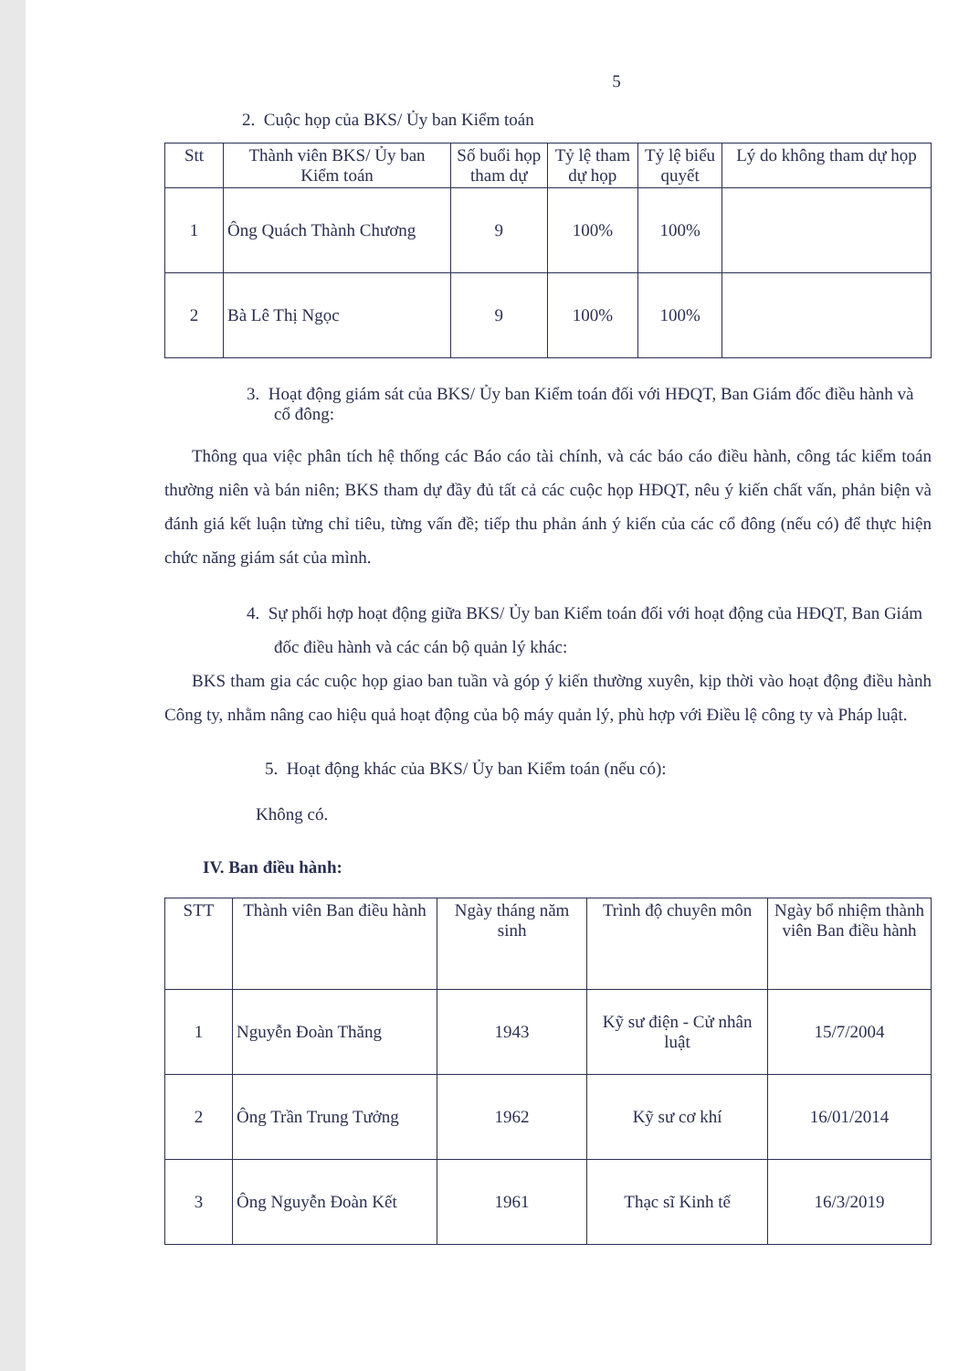5
2. Cuộc họp của BKS/ Ủy ban Kiểm toán
| Stt | Thành viên BKS/ Ủy ban Kiểm toán | Số buổi họp tham dự | Tỷ lệ tham dự họp | Tỷ lệ biểu quyết | Lý do không tham dự họp |
| --- | --- | --- | --- | --- | --- |
| 1 | Ông Quách Thành Chương | 9 | 100% | 100% | |
| 2 | Bà Lê Thị Ngọc | 9 | 100% | 100% | |
3. Hoạt động giám sát của BKS/ Ủy ban Kiểm toán đối với HĐQT, Ban Giám đốc điều hành và cổ đông:
Thông qua việc phân tích hệ thống các Báo cáo tài chính, và các báo cáo điều hành, công tác kiểm toán thường niên và bán niên; BKS tham dự đầy đủ tất cả các cuộc họp HĐQT, nêu ý kiến chất vấn, phản biện và đánh giá kết luận từng chỉ tiêu, từng vấn đề; tiếp thu phản ánh ý kiến của các cổ đông (nếu có) để thực hiện chức năng giám sát của mình.
4. Sự phối hợp hoạt động giữa BKS/ Ủy ban Kiểm toán đối với hoạt động của HĐQT, Ban Giám đốc điều hành và các cán bộ quản lý khác:
BKS tham gia các cuộc họp giao ban tuần và góp ý kiến thường xuyên, kịp thời vào hoạt động điều hành Công ty, nhằm nâng cao hiệu quả hoạt động của bộ máy quản lý, phù hợp với Điều lệ công ty và Pháp luật.
5. Hoạt động khác của BKS/ Ủy ban Kiểm toán (nếu có):
Không có.
IV. Ban điều hành:
| STT | Thành viên Ban điều hành | Ngày tháng năm sinh | Trình độ chuyên môn | Ngày bổ nhiệm thành viên Ban điều hành |
| --- | --- | --- | --- | --- |
| 1 | Nguyễn Đoàn Thăng | 1943 | Kỹ sư điện - Cử nhân luật | 15/7/2004 |
| 2 | Ông Trần Trung Tưởng | 1962 | Kỹ sư cơ khí | 16/01/2014 |
| 3 | Ông Nguyễn Đoàn Kết | 1961 | Thạc sĩ Kinh tế | 16/3/2019 |